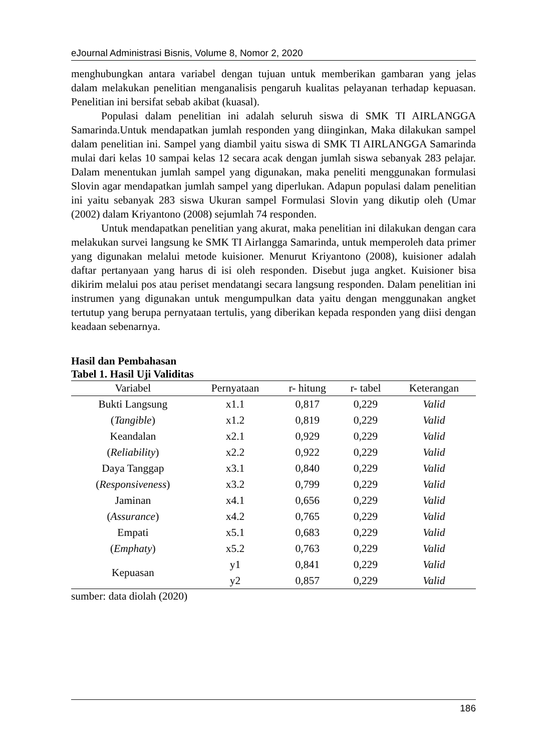eJournal Administrasi Bisnis, Volume 8, Nomor 2, 2020
menghubungkan antara variabel dengan tujuan untuk memberikan gambaran yang jelas dalam melakukan penelitian menganalisis pengaruh kualitas pelayanan terhadap kepuasan. Penelitian ini bersifat sebab akibat (kuasal).
Populasi dalam penelitian ini adalah seluruh siswa di SMK TI AIRLANGGA Samarinda.Untuk mendapatkan jumlah responden yang diinginkan, Maka dilakukan sampel dalam penelitian ini. Sampel yang diambil yaitu siswa di SMK TI AIRLANGGA Samarinda mulai dari kelas 10 sampai kelas 12 secara acak dengan jumlah siswa sebanyak 283 pelajar. Dalam menentukan jumlah sampel yang digunakan, maka peneliti menggunakan formulasi Slovin agar mendapatkan jumlah sampel yang diperlukan. Adapun populasi dalam penelitian ini yaitu sebanyak 283 siswa Ukuran sampel Formulasi Slovin yang dikutip oleh (Umar (2002) dalam Kriyantono (2008) sejumlah 74 responden.
Untuk mendapatkan penelitian yang akurat, maka penelitian ini dilakukan dengan cara melakukan survei langsung ke SMK TI Airlangga Samarinda, untuk memperoleh data primer yang digunakan melalui metode kuisioner. Menurut Kriyantono (2008), kuisioner adalah daftar pertanyaan yang harus di isi oleh responden. Disebut juga angket. Kuisioner bisa dikirim melalui pos atau periset mendatangi secara langsung responden. Dalam penelitian ini instrumen yang digunakan untuk mengumpulkan data yaitu dengan menggunakan angket tertutup yang berupa pernyataan tertulis, yang diberikan kepada responden yang diisi dengan keadaan sebenarnya.
Hasil dan Pembahasan
Tabel 1. Hasil Uji Validitas
| Variabel | Pernyataan | r- hitung | r- tabel | Keterangan |
| --- | --- | --- | --- | --- |
| Bukti Langsung | x1.1 | 0,817 | 0,229 | Valid |
| ( Tangible ) | x1.2 | 0,819 | 0,229 | Valid |
| Keandalan | x2.1 | 0,929 | 0,229 | Valid |
| ( Reliability ) | x2.2 | 0,922 | 0,229 | Valid |
| Daya Tanggap | x3.1 | 0,840 | 0,229 | Valid |
| ( Responsiveness ) | x3.2 | 0,799 | 0,229 | Valid |
| Jaminan | x4.1 | 0,656 | 0,229 | Valid |
| ( Assurance ) | x4.2 | 0,765 | 0,229 | Valid |
| Empati | x5.1 | 0,683 | 0,229 | Valid |
| ( Emphaty ) | x5.2 | 0,763 | 0,229 | Valid |
| Kepuasan | y1 | 0,841 | 0,229 | Valid |
| | y2 | 0,857 | 0,229 | Valid |
sumber: data diolah (2020)
186